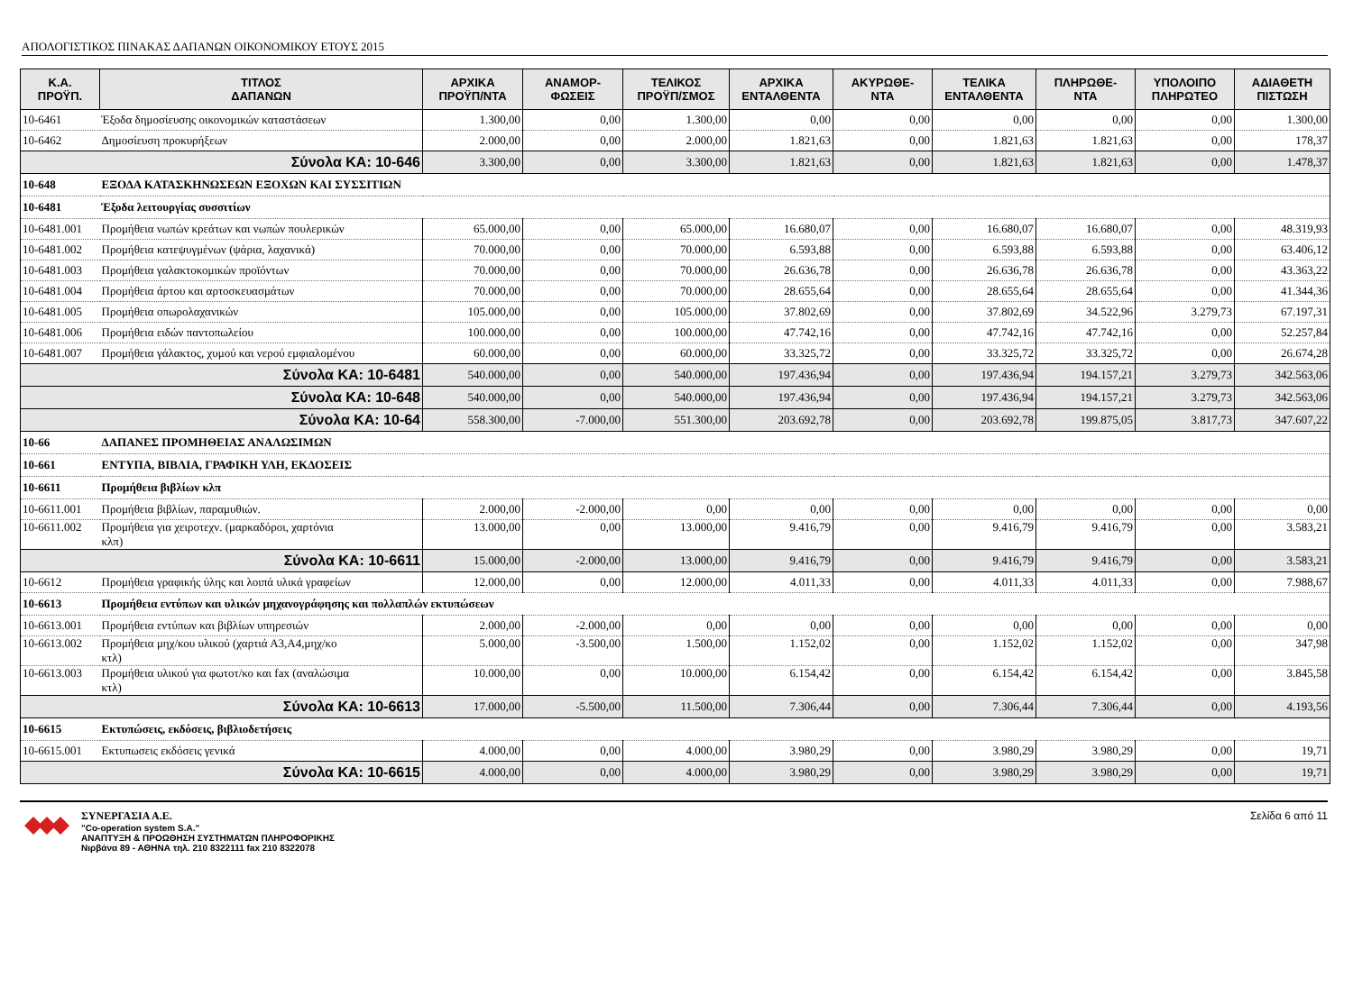ΑΠΟΛΟΓΙΣΤΙΚΟΣ ΠΙΝΑΚΑΣ ΔΑΠΑΝΩΝ ΟΙΚΟΝΟΜΙΚΟΥ ΕΤΟΥΣ 2015
| Κ.Α. ΠΡΟΫΠ. | ΤΙΤΛΟΣ ΔΑΠΑΝΩΝ | ΑΡΧΙΚΑ ΠΡΟΫΠ/ΝΤΑ | ΑΝΑΜΟΡ- ΦΩΣΕΙΣ | ΤΕΛΙΚΟΣ ΠΡΟΫΠ/ΣΜΟΣ | ΑΡΧΙΚΑ ΕΝΤΑΛΘΕΝΤΑ | ΑΚΥΡΩΘΕ- ΝΤΑ | ΤΕΛΙΚΑ ΕΝΤΑΛΘΕΝΤΑ | ΠΛΗΡΩΘΕ- ΝΤΑ | ΥΠΟΛΟΙΠΟ ΠΛΗΡΩΤΕΟ | ΑΔΙΑΘΕΤΗ ΠΙΣΤΩΣΗ |
| --- | --- | --- | --- | --- | --- | --- | --- | --- | --- | --- |
| 10-6461 | Έξοδα δημοσίευσης οικονομικών καταστάσεων | 1.300,00 | 0,00 | 1.300,00 | 0,00 | 0,00 | 0,00 | 0,00 | 0,00 | 1.300,00 |
| 10-6462 | Δημοσίευση προκυρήξεων | 2.000,00 | 0,00 | 2.000,00 | 1.821,63 | 0,00 | 1.821,63 | 1.821,63 | 0,00 | 178,37 |
| Σύνολα ΚΑ: 10-646 | | 3.300,00 | 0,00 | 3.300,00 | 1.821,63 | 0,00 | 1.821,63 | 1.821,63 | 0,00 | 1.478,37 |
| 10-648 | ΕΞΟΔΑ ΚΑΤΑΣΚΗΝΩΣΕΩΝ ΕΞΟΧΩΝ ΚΑΙ ΣΥΣΣΙΤΙΩΝ | | | | | | | | | |
| 10-6481 | Έξοδα λειτουργίας συσσιτίων | | | | | | | | | |
| 10-6481.001 | Προμήθεια νωπών κρεάτων και νωπών πουλερικών | 65.000,00 | 0,00 | 65.000,00 | 16.680,07 | 0,00 | 16.680,07 | 16.680,07 | 0,00 | 48.319,93 |
| 10-6481.002 | Προμήθεια κατεψυγμένων (ψάρια, λαχανικά) | 70.000,00 | 0,00 | 70.000,00 | 6.593,88 | 0,00 | 6.593,88 | 6.593,88 | 0,00 | 63.406,12 |
| 10-6481.003 | Προμήθεια γαλακτοκομικών προϊόντων | 70.000,00 | 0,00 | 70.000,00 | 26.636,78 | 0,00 | 26.636,78 | 26.636,78 | 0,00 | 43.363,22 |
| 10-6481.004 | Προμήθεια άρτου και αρτοσκευασμάτων | 70.000,00 | 0,00 | 70.000,00 | 28.655,64 | 0,00 | 28.655,64 | 28.655,64 | 0,00 | 41.344,36 |
| 10-6481.005 | Προμήθεια οπωρολαχανικών | 105.000,00 | 0,00 | 105.000,00 | 37.802,69 | 0,00 | 37.802,69 | 34.522,96 | 3.279,73 | 67.197,31 |
| 10-6481.006 | Προμήθεια ειδών παντοπωλείου | 100.000,00 | 0,00 | 100.000,00 | 47.742,16 | 0,00 | 47.742,16 | 47.742,16 | 0,00 | 52.257,84 |
| 10-6481.007 | Προμήθεια γάλακτος, χυμού και νερού εμφιαλομένου | 60.000,00 | 0,00 | 60.000,00 | 33.325,72 | 0,00 | 33.325,72 | 33.325,72 | 0,00 | 26.674,28 |
| Σύνολα ΚΑ: 10-6481 | | 540.000,00 | 0,00 | 540.000,00 | 197.436,94 | 0,00 | 197.436,94 | 194.157,21 | 3.279,73 | 342.563,06 |
| Σύνολα ΚΑ: 10-648 | | 540.000,00 | 0,00 | 540.000,00 | 197.436,94 | 0,00 | 197.436,94 | 194.157,21 | 3.279,73 | 342.563,06 |
| Σύνολα ΚΑ: 10-64 | | 558.300,00 | -7.000,00 | 551.300,00 | 203.692,78 | 0,00 | 203.692,78 | 199.875,05 | 3.817,73 | 347.607,22 |
| 10-66 | ΔΑΠΑΝΕΣ ΠΡΟΜΗΘΕΙΑΣ ΑΝΑΛΩΣΙΜΩΝ | | | | | | | | | |
| 10-661 | ΕΝΤΥΠΑ, ΒΙΒΛΙΑ, ΓΡΑΦΙΚΗ ΥΛΗ, ΕΚΔΟΣΕΙΣ | | | | | | | | | |
| 10-6611 | Προμήθεια βιβλίων κλπ | | | | | | | | | |
| 10-6611.001 | Προμήθεια βιβλίων, παραμυθιών. | 2.000,00 | -2.000,00 | 0,00 | 0,00 | 0,00 | 0,00 | 0,00 | 0,00 | 0,00 |
| 10-6611.002 | Προμήθεια για χειροτεχν. (μαρκαδόροι, χαρτόνια κλπ) | 13.000,00 | 0,00 | 13.000,00 | 9.416,79 | 0,00 | 9.416,79 | 9.416,79 | 0,00 | 3.583,21 |
| Σύνολα ΚΑ: 10-6611 | | 15.000,00 | -2.000,00 | 13.000,00 | 9.416,79 | 0,00 | 9.416,79 | 9.416,79 | 0,00 | 3.583,21 |
| 10-6612 | Προμήθεια γραφικής ύλης και λοιπά υλικά γραφείων | 12.000,00 | 0,00 | 12.000,00 | 4.011,33 | 0,00 | 4.011,33 | 4.011,33 | 0,00 | 7.988,67 |
| 10-6613 | Προμήθεια εντύπων και υλικών μηχανογράφησης και πολλαπλών εκτυπώσεων | | | | | | | | | |
| 10-6613.001 | Προμήθεια εντύπων και βιβλίων υπηρεσιών | 2.000,00 | -2.000,00 | 0,00 | 0,00 | 0,00 | 0,00 | 0,00 | 0,00 | 0,00 |
| 10-6613.002 | Προμήθεια μηχ/κου υλικού (χαρτιά Α3,Α4,μηχ/κο κτλ) | 5.000,00 | -3.500,00 | 1.500,00 | 1.152,02 | 0,00 | 1.152,02 | 1.152,02 | 0,00 | 347,98 |
| 10-6613.003 | Προμήθεια υλικού για φωτοτ/κο και fax (αναλώσιμα κτλ) | 10.000,00 | 0,00 | 10.000,00 | 6.154,42 | 0,00 | 6.154,42 | 6.154,42 | 0,00 | 3.845,58 |
| Σύνολα ΚΑ: 10-6613 | | 17.000,00 | -5.500,00 | 11.500,00 | 7.306,44 | 0,00 | 7.306,44 | 7.306,44 | 0,00 | 4.193,56 |
| 10-6615 | Εκτυπώσεις, εκδόσεις, βιβλιοδετήσεις | | | | | | | | | |
| 10-6615.001 | Εκτυπωσεις εκδόσεις γενικά | 4.000,00 | 0,00 | 4.000,00 | 3.980,29 | 0,00 | 3.980,29 | 3.980,29 | 0,00 | 19,71 |
| Σύνολα ΚΑ: 10-6615 | | 4.000,00 | 0,00 | 4.000,00 | 3.980,29 | 0,00 | 3.980,29 | 3.980,29 | 0,00 | 19,71 |
ΣΥΝΕΡΓΑΣΙΑ Α.Ε.
"Co-operation system S.A."
ΑΝΑΠΤΥΞΗ & ΠΡΟΩΘΗΣΗ ΣΥΣΤΗΜΑΤΩΝ ΠΛΗΡΟΦΟΡΙΚΗΣ
Νιρβάνα 89 - ΑΘΗΝΑ τηλ. 210 8322111 fax 210 8322078
Σελίδα 6 από 11